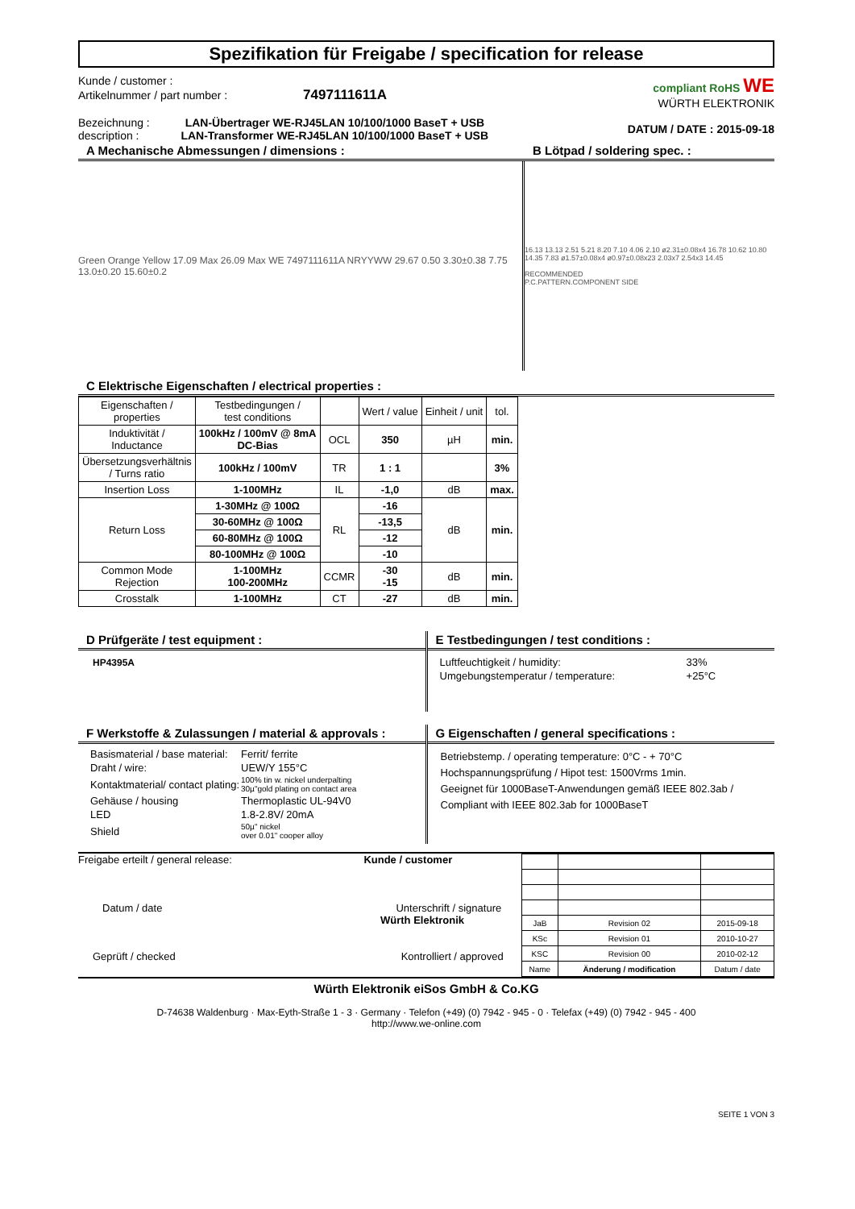Spezifikation für Freigabe / specification for release
Kunde / customer :
Artikelnummer / part number : 7497111611A
Bezeichnung : LAN-Übertrager WE-RJ45LAN 10/100/1000 BaseT + USB
description : LAN-Transformer WE-RJ45LAN 10/100/1000 BaseT + USB
compliant RoHS WE
WÜRTH ELEKTRONIK
DATUM / DATE : 2015-09-18
A Mechanische Abmessungen / dimensions :
Green Orange Yellow 17.09 Max 26.09 Max WE 7497111611A NRYYWW 29.67 0.50 3.30±0.38 7.75 13.0±0.20 15.60±0.2
B Lötpad / soldering spec. :
16.13 13.13 2.51 5.21 8.20 7.10 4.06 2.10 ø2.31±0.08x4 16.78 10.62 10.80 14.35 7.83 ø1.57±0.08x4 ø0.97±0.08x23 2.03x7 2.54x3 14.45
RECOMMENDED
P.C.PATTERN.COMPONENT SIDE
C Elektrische Eigenschaften / electrical properties :
| Eigenschaften / properties | Testbedingungen / test conditions | | Wert / value | Einheit / unit | tol. |
| --- | --- | --- | --- | --- | --- |
| Induktivität / Inductance | 100kHz / 100mV @ 8mA DC-Bias | OCL | 350 | µH | min. |
| Übersetzungsverhältnis / Turns ratio | 100kHz / 100mV | TR | 1 : 1 | | 3% |
| Insertion Loss | 1-100MHz | IL | -1,0 | dB | max. |
| Return Loss | 1-30MHz @ 100Ω | RL | -16 | dB | min. |
| | 30-60MHz @ 100Ω | | -13,5 | | |
| | 60-80MHz @ 100Ω | | -12 | | |
| | 80-100MHz @ 100Ω | | -10 | | |
| Common Mode Rejection | 1-100MHz 100-200MHz | CCMR | -30 -15 | dB | min. |
| Crosstalk | 1-100MHz | CT | -27 | dB | min. |
D Prüfgeräte / test equipment :
HP4395A
E Testbedingungen / test conditions :
| Luftfeuchtigkeit / humidity: | 33% |
| Umgebungstemperatur / temperature: | +25°C |
F Werkstoffe & Zulassungen / material & approvals :
| Basismaterial / base material: | Ferrit/ ferrite |
| Draht / wire: | UEW/Y 155°C |
| Kontaktmaterial/ contact plating: | 100% tin w. nickel underpalting 30µ"gold plating on contact area |
| Gehäuse / housing | Thermoplastic UL-94V0 |
| LED | 1.8-2.8V/ 20mA |
| Shield | 50µ" nickel over 0.01" cooper alloy |
G Eigenschaften / general specifications :
Betriebstemp. / operating temperature: 0°C - + 70°C
Hochspannungsprüfung / Hipot test: 1500Vrms 1min.
Geeignet für 1000BaseT-Anwendungen gemäß IEEE 802.3ab /
Compliant with IEEE 802.3ab for 1000BaseT
Freigabe erteilt / general release: Kunde / customer
Datum / date Unterschrift / signature
Würth Elektronik
Geprüft / checked Kontrolliert / approved
| JaB | Revision 02 | 2015-09-18 |
| KSc | Revision 01 | 2010-10-27 |
| KSC | Revision 00 | 2010-02-12 |
| Name | Änderung / modification | Datum / date |
Würth Elektronik eiSos GmbH & Co.KG
D-74638 Waldenburg · Max-Eyth-Straße 1 - 3 · Germany · Telefon (+49) (0) 7942 - 945 - 0 · Telefax (+49) (0) 7942 - 945 - 400
http://www.we-online.com
SEITE 1 VON 3